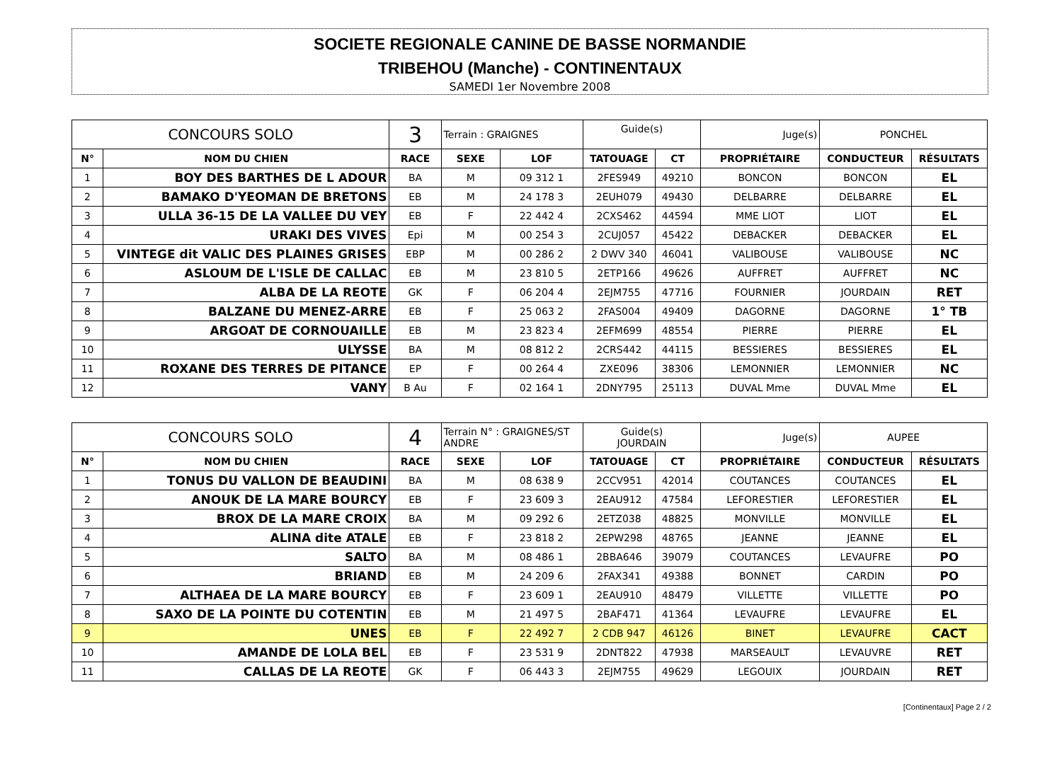SOCIETE REGIONALE CANINE DE BASSE NORMANDIE
TRIBEHOU (Manche) - CONTINENTAUX
SAMEDI 1er Novembre 2008
| CONCOURS SOLO | | 3 | Terrain : GRAIGNES | | Guide(s) | | Juge(s) | PONCHEL | |
| N° | NOM DU CHIEN | RACE | SEXE | LOF | TATOUAGE | CT | PROPRIÉTAIRE | CONDUCTEUR | RÉSULTATS |
| 1 | BOY DES BARTHES DE L ADOUR | BA | M | 09 312 1 | 2FES949 | 49210 | BONCON | BONCON | EL |
| 2 | BAMAKO D'YEOMAN DE BRETONS | EB | M | 24 178 3 | 2EUH079 | 49430 | DELBARRE | DELBARRE | EL |
| 3 | ULLA 36-15 DE LA VALLEE DU VEY | EB | F | 22 442 4 | 2CXS462 | 44594 | MME LIOT | LIOT | EL |
| 4 | URAKI DES VIVES | Epi | M | 00 254 3 | 2CUJ057 | 45422 | DEBACKER | DEBACKER | EL |
| 5 | VINTEGE dit VALIC DES PLAINES GRISES | EBP | M | 00 286 2 | 2 DWV 340 | 46041 | VALIBOUSE | VALIBOUSE | NC |
| 6 | ASLOUM DE L'ISLE DE CALLAC | EB | M | 23 810 5 | 2ETP166 | 49626 | AUFFRET | AUFFRET | NC |
| 7 | ALBA DE LA REOTE | GK | F | 06 204 4 | 2EJM755 | 47716 | FOURNIER | JOURDAIN | RET |
| 8 | BALZANE DU MENEZ-ARRE | EB | F | 25 063 2 | 2FAS004 | 49409 | DAGORNE | DAGORNE | 1° TB |
| 9 | ARGOAT DE CORNOUAILLE | EB | M | 23 823 4 | 2EFM699 | 48554 | PIERRE | PIERRE | EL |
| 10 | ULYSSE | BA | M | 08 812 2 | 2CRS442 | 44115 | BESSIERES | BESSIERES | EL |
| 11 | ROXANE DES TERRES DE PITANCE | EP | F | 00 264 4 | ZXE096 | 38306 | LEMONNIER | LEMONNIER | NC |
| 12 | VANY | B Au | F | 02 164 1 | 2DNY795 | 25113 | DUVAL Mme | DUVAL Mme | EL |
| CONCOURS SOLO | | 4 | Terrain N° : GRAIGNES/ST ANDRE | | Guide(s) JOURDAIN | | Juge(s) | AUPEE | |
| N° | NOM DU CHIEN | RACE | SEXE | LOF | TATOUAGE | CT | PROPRIÉTAIRE | CONDUCTEUR | RÉSULTATS |
| 1 | TONUS DU VALLON DE BEAUDINI | BA | M | 08 638 9 | 2CCV951 | 42014 | COUTANCES | COUTANCES | EL |
| 2 | ANOUK DE LA MARE BOURCY | EB | F | 23 609 3 | 2EAU912 | 47584 | LEFORESTIER | LEFORESTIER | EL |
| 3 | BROX DE LA MARE CROIX | BA | M | 09 292 6 | 2ETZ038 | 48825 | MONVILLE | MONVILLE | EL |
| 4 | ALINA dite ATALE | EB | F | 23 818 2 | 2EPW298 | 48765 | JEANNE | JEANNE | EL |
| 5 | SALTO | BA | M | 08 486 1 | 2BBA646 | 39079 | COUTANCES | LEVAUFRE | PO |
| 6 | BRIAND | EB | M | 24 209 6 | 2FAX341 | 49388 | BONNET | CARDIN | PO |
| 7 | ALTHAEA DE LA MARE BOURCY | EB | F | 23 609 1 | 2EAU910 | 48479 | VILLETTE | VILLETTE | PO |
| 8 | SAXO DE LA POINTE DU COTENTIN | EB | M | 21 497 5 | 2BAF471 | 41364 | LEVAUFRE | LEVAUFRE | EL |
| 9 | UNES | EB | F | 22 492 7 | 2 CDB 947 | 46126 | BINET | LEVAUFRE | CACT |
| 10 | AMANDE DE LOLA BEL | EB | F | 23 531 9 | 2DNT822 | 47938 | MARSEAULT | LEVAUVRE | RET |
| 11 | CALLAS DE LA REOTE | GK | F | 06 443 3 | 2EJM755 | 49629 | LEGOUIX | JOURDAIN | RET |
[Continentaux] Page 2 / 2